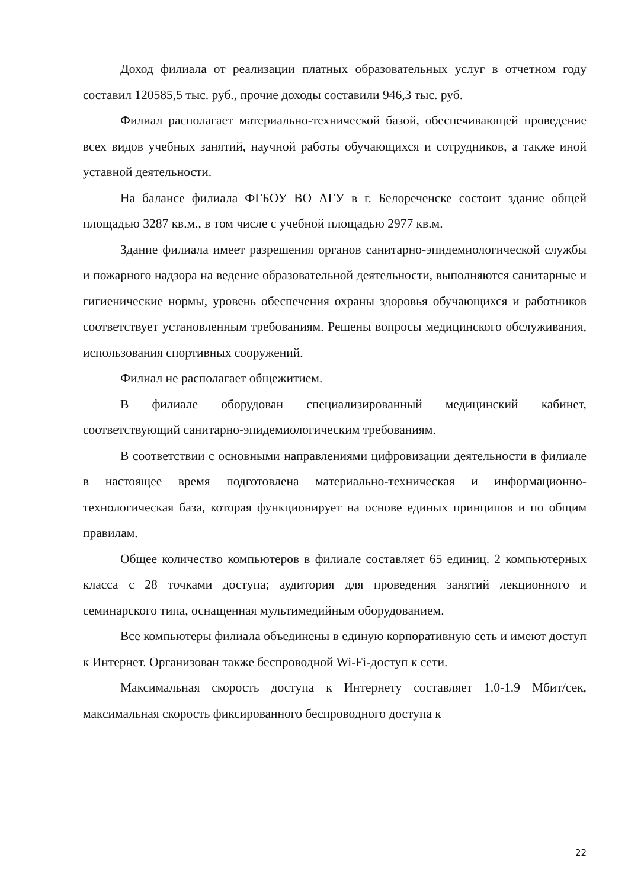Доход филиала от реализации платных образовательных услуг в отчетном году составил 120585,5 тыс. руб., прочие доходы составили 946,3 тыс. руб.
Филиал располагает материально-технической базой, обеспечивающей проведение всех видов учебных занятий, научной работы обучающихся и сотрудников, а также иной уставной деятельности.
На балансе филиала ФГБОУ ВО АГУ в г. Белореченске состоит здание общей площадью 3287 кв.м., в том числе с учебной площадью 2977 кв.м.
Здание филиала имеет разрешения органов санитарно-эпидемиологической службы и пожарного надзора на ведение образовательной деятельности, выполняются санитарные и гигиенические нормы, уровень обеспечения охраны здоровья обучающихся и работников соответствует установленным требованиям. Решены вопросы медицинского обслуживания, использования спортивных сооружений.
Филиал не располагает общежитием.
В филиале оборудован специализированный медицинский кабинет, соответствующий санитарно-эпидемиологическим требованиям.
В соответствии с основными направлениями цифровизации деятельности в филиале в настоящее время подготовлена материально-техническая и информационно-технологическая база, которая функционирует на основе единых принципов и по общим правилам.
Общее количество компьютеров в филиале составляет 65 единиц. 2 компьютерных класса с 28 точками доступа; аудитория для проведения занятий лекционного и семинарского типа, оснащенная мультимедийным оборудованием.
Все компьютеры филиала объединены в единую корпоративную сеть и имеют доступ к Интернет. Организован также беспроводной Wi-Fi-доступ к сети.
Максимальная скорость доступа к Интернету составляет 1.0-1.9 Мбит/сек, максимальная скорость фиксированного беспроводного доступа к
22